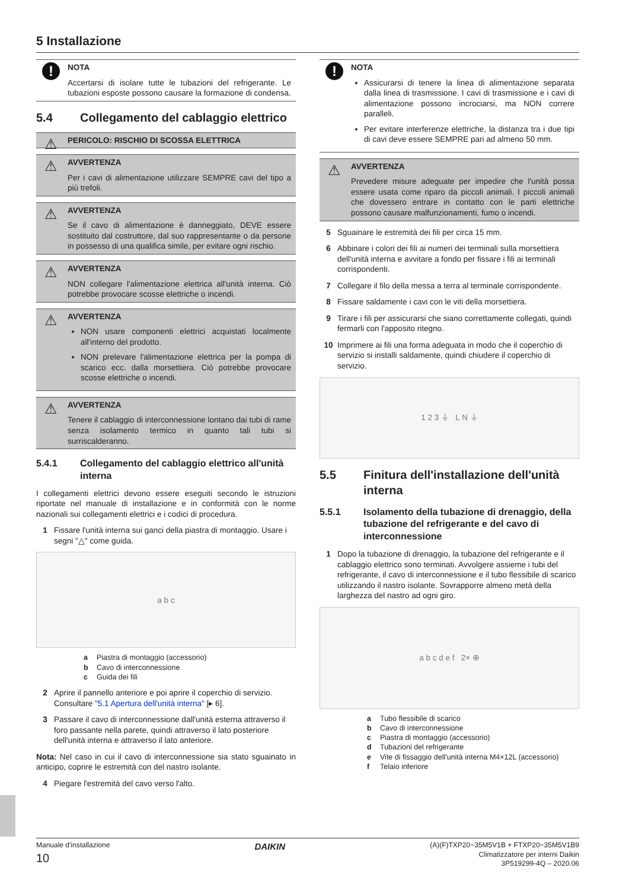5 Installazione
!
NOTA
Accertarsi di isolare tutte le tubazioni del refrigerante. Le tubazioni esposte possono causare la formazione di condensa.
5.4 Collegamento del cablaggio elettrico
⚠
PERICOLO: RISCHIO DI SCOSSA ELETTRICA
⚠
AVVERTENZA
Per i cavi di alimentazione utilizzare SEMPRE cavi del tipo a più trefoli.
⚠
AVVERTENZA
Se il cavo di alimentazione è danneggiato, DEVE essere sostituito dal costruttore, dal suo rappresentante o da persone in possesso di una qualifica simile, per evitare ogni rischio.
⚠
AVVERTENZA
NON collegare l'alimentazione elettrica all'unità interna. Ciò potrebbe provocare scosse elettriche o incendi.
⚠
AVVERTENZA
NON usare componenti elettrici acquistati localmente all'interno del prodotto.
NON prelevare l'alimentazione elettrica per la pompa di scarico ecc. dalla morsettiera. Ciò potrebbe provocare scosse elettriche o incendi.
⚠
AVVERTENZA
Tenere il cablaggio di interconnessione lontano dai tubi di rame senza isolamento termico in quanto tali tubi si surriscalderanno.
5.4.1 Collegamento del cablaggio elettrico all'unità interna
I collegamenti elettrici devono essere eseguiti secondo le istruzioni riportate nel manuale di installazione e in conformità con le norme nazionali sui collegamenti elettrici e i codici di procedura.
1 Fissare l'unità interna sui ganci della piastra di montaggio. Usare i segni "△" come guida.
a b c
a Piastra di montaggio (accessorio)
b Cavo di interconnessione
c Guida dei fili
2 Aprire il pannello anteriore e poi aprire il coperchio di servizio. Consultare "5.1 Apertura dell'unità interna" [▸ 6].
3 Passare il cavo di interconnessione dall'unità esterna attraverso il foro passante nella parete, quindi attraverso il lato posteriore dell'unità interna e attraverso il lato anteriore.
Nota: Nel caso in cui il cavo di interconnessione sia stato sguainato in anticipo, coprire le estremità con del nastro isolante.
4 Piegare l'estremità del cavo verso l'alto.
!
NOTA
Assicurarsi di tenere la linea di alimentazione separata dalla linea di trasmissione. I cavi di trasmissione e i cavi di alimentazione possono incrociarsi, ma NON correre paralleli.
Per evitare interferenze elettriche, la distanza tra i due tipi di cavi deve essere SEMPRE pari ad almeno 50 mm.
⚠
AVVERTENZA
Prevedere misure adeguate per impedire che l'unità possa essere usata come riparo da piccoli animali. I piccoli animali che dovessero entrare in contatto con le parti elettriche possono causare malfunzionamenti, fumo o incendi.
5 Sguainare le estremità dei fili per circa 15 mm.
6 Abbinare i colori dei fili ai numeri dei terminali sulla morsettiera dell'unità interna e avvitare a fondo per fissare i fili ai terminali corrispondenti.
7 Collegare il filo della messa a terra al terminale corrispondente.
8 Fissare saldamente i cavi con le viti della morsettiera.
9 Tirare i fili per assicurarsi che siano correttamente collegati, quindi fermarli con l'apposito ritegno.
10 Imprimere ai fili una forma adeguata in modo che il coperchio di servizio si installi saldamente, quindi chiudere il coperchio di servizio.
1 2 3 ⏚ L N ⏚
5.5 Finitura dell'installazione dell'unità interna
5.5.1 Isolamento della tubazione di drenaggio, della tubazione del refrigerante e del cavo di interconnessione
1 Dopo la tubazione di drenaggio, la tubazione del refrigerante e il cablaggio elettrico sono terminati. Avvolgere assieme i tubi del refrigerante, il cavo di interconnessione e il tubo flessibile di scarico utilizzando il nastro isolante. Sovrapporre almeno metà della larghezza del nastro ad ogni giro.
a b c d e f 2× ⊕
a Tubo flessibile di scarico
b Cavo di interconnessione
c Piastra di montaggio (accessorio)
d Tubazioni del refrigerante
e Vite di fissaggio dell'unità interna M4×12L (accessorio)
f Telaio inferiore
Manuale d'installazione
10
DAIKIN
(A)(F)TXP20~35M5V1B + FTXP20~35M5V1B9
Climatizzatore per interni Daikin
3P519299-4Q – 2020.06